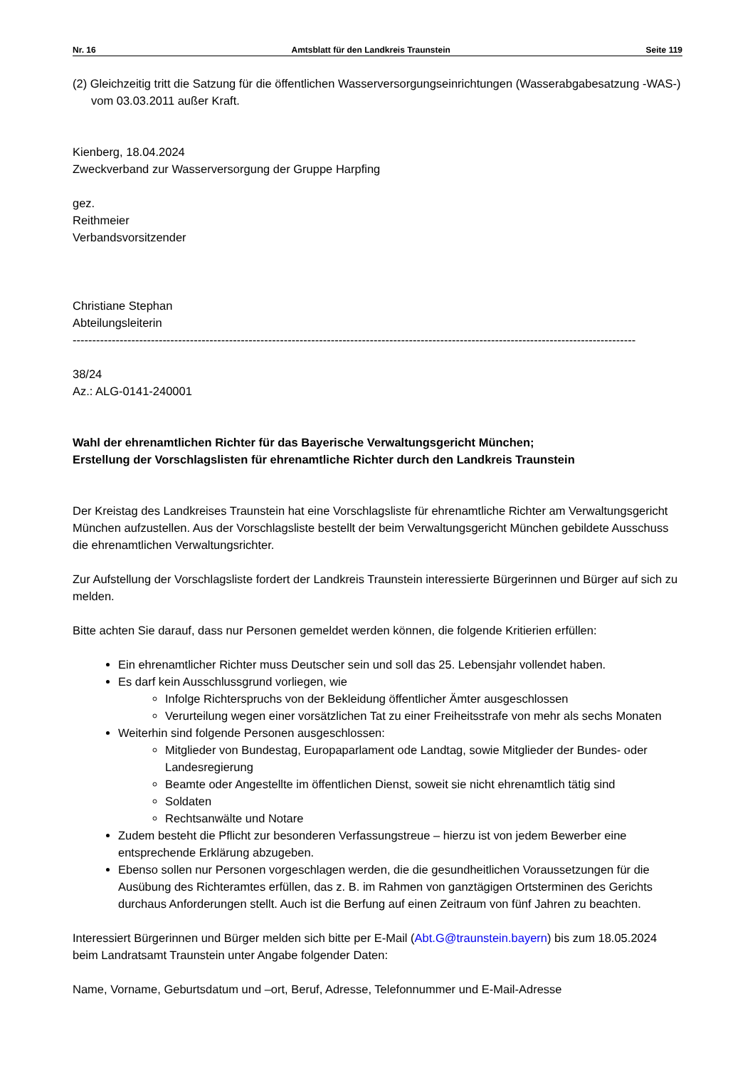Nr. 16 Amtsblatt für den Landkreis Traunstein Seite 119
(2) Gleichzeitig tritt die Satzung für die öffentlichen Wasserversorgungseinrichtungen (Wasserabgabesatzung -WAS-) vom 03.03.2011 außer Kraft.
Kienberg, 18.04.2024
Zweckverband zur Wasserversorgung der Gruppe Harpfing
gez.
Reithmeier
Verbandsvorsitzender
Christiane Stephan
Abteilungsleiterin
------------------------------------------------------------------------------------------------------------------------------------------------
38/24
Az.: ALG-0141-240001
Wahl der ehrenamtlichen Richter für das Bayerische Verwaltungsgericht München;
Erstellung der Vorschlagslisten für ehrenamtliche Richter durch den Landkreis Traunstein
Der Kreistag des Landkreises Traunstein hat eine Vorschlagsliste für ehrenamtliche Richter am Verwaltungsgericht München aufzustellen. Aus der Vorschlagsliste bestellt der beim Verwaltungsgericht München gebildete Ausschuss die ehrenamtlichen Verwaltungsrichter.
Zur Aufstellung der Vorschlagsliste fordert der Landkreis Traunstein interessierte Bürgerinnen und Bürger auf sich zu melden.
Bitte achten Sie darauf, dass nur Personen gemeldet werden können, die folgende Kritierien erfüllen:
Ein ehrenamtlicher Richter muss Deutscher sein und soll das 25. Lebensjahr vollendet haben.
Es darf kein Ausschlussgrund vorliegen, wie
Infolge Richterspruchs von der Bekleidung öffentlicher Ämter ausgeschlossen
Verurteilung wegen einer vorsätzlichen Tat zu einer Freiheitsstrafe von mehr als sechs Monaten
Weiterhin sind folgende Personen ausgeschlossen:
Mitglieder von Bundestag, Europaparlament ode Landtag, sowie Mitglieder der Bundes- oder Landesregierung
Beamte oder Angestellte im öffentlichen Dienst, soweit sie nicht ehrenamtlich tätig sind
Soldaten
Rechtsanwälte und Notare
Zudem besteht die Pflicht zur besonderen Verfassungstreue – hierzu ist von jedem Bewerber eine entsprechende Erklärung abzugeben.
Ebenso sollen nur Personen vorgeschlagen werden, die die gesundheitlichen Voraussetzungen für die Ausübung des Richteramtes erfüllen, das z. B. im Rahmen von ganztägigen Ortsterminen des Gerichts durchaus Anforderungen stellt. Auch ist die Berfung auf einen Zeitraum von fünf Jahren zu beachten.
Interessiert Bürgerinnen und Bürger melden sich bitte per E-Mail (Abt.G@traunstein.bayern) bis zum 18.05.2024 beim Landratsamt Traunstein unter Angabe folgender Daten:
Name, Vorname, Geburtsdatum und –ort, Beruf, Adresse, Telefonnummer und E-Mail-Adresse